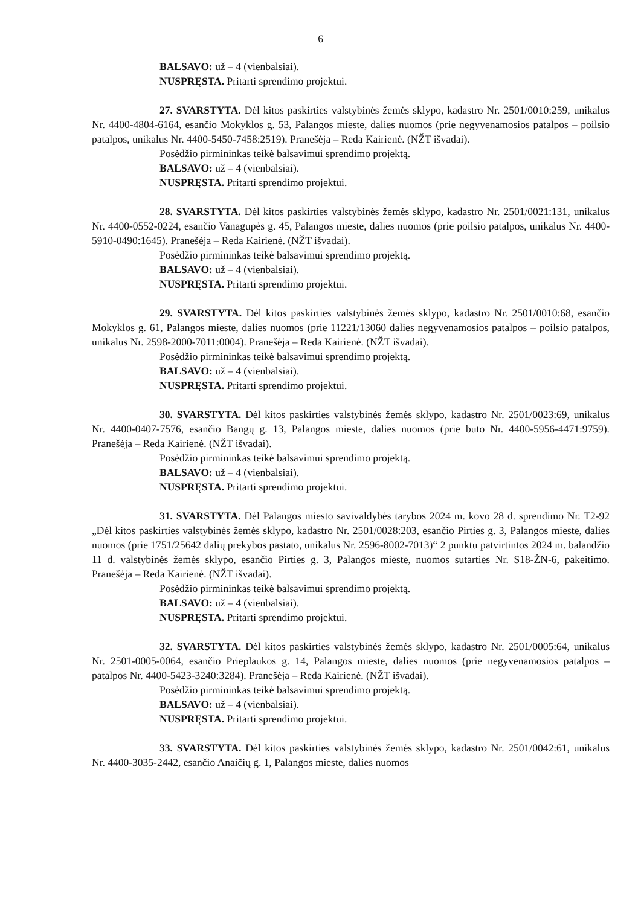6
BALSAVO: už – 4 (vienbalsiai).
NUSPRĘSTA. Pritarti sprendimo projektui.
27. SVARSTYTA. Dėl kitos paskirties valstybinės žemės sklypo, kadastro Nr. 2501/0010:259, unikalus Nr. 4400-4804-6164, esančio Mokyklos g. 53, Palangos mieste, dalies nuomos (prie negyvenamosios patalpos – poilsio patalpos, unikalus Nr. 4400-5450-7458:2519). Pranešėja – Reda Kairienė. (NŽT išvadai).
Posėdžio pirmininkas teikė balsavimui sprendimo projektą.
BALSAVO: už – 4 (vienbalsiai).
NUSPRĘSTA. Pritarti sprendimo projektui.
28. SVARSTYTA. Dėl kitos paskirties valstybinės žemės sklypo, kadastro Nr. 2501/0021:131, unikalus Nr. 4400-0552-0224, esančio Vanagupės g. 45, Palangos mieste, dalies nuomos (prie poilsio patalpos, unikalus Nr. 4400-5910-0490:1645). Pranešėja – Reda Kairienė. (NŽT išvadai).
Posėdžio pirmininkas teikė balsavimui sprendimo projektą.
BALSAVO: už – 4 (vienbalsiai).
NUSPRĘSTA. Pritarti sprendimo projektui.
29. SVARSTYTA. Dėl kitos paskirties valstybinės žemės sklypo, kadastro Nr. 2501/0010:68, esančio Mokyklos g. 61, Palangos mieste, dalies nuomos (prie 11221/13060 dalies negyvenamosios patalpos – poilsio patalpos, unikalus Nr. 2598-2000-7011:0004). Pranešėja – Reda Kairienė. (NŽT išvadai).
Posėdžio pirmininkas teikė balsavimui sprendimo projektą.
BALSAVO: už – 4 (vienbalsiai).
NUSPRĘSTA. Pritarti sprendimo projektui.
30. SVARSTYTA. Dėl kitos paskirties valstybinės žemės sklypo, kadastro Nr. 2501/0023:69, unikalus Nr. 4400-0407-7576, esančio Bangų g. 13, Palangos mieste, dalies nuomos (prie buto Nr. 4400-5956-4471:9759). Pranešėja – Reda Kairienė. (NŽT išvadai).
Posėdžio pirmininkas teikė balsavimui sprendimo projektą.
BALSAVO: už – 4 (vienbalsiai).
NUSPRĘSTA. Pritarti sprendimo projektui.
31. SVARSTYTA. Dėl Palangos miesto savivaldybės tarybos 2024 m. kovo 28 d. sprendimo Nr. T2-92 „Dėl kitos paskirties valstybinės žemės sklypo, kadastro Nr. 2501/0028:203, esančio Pirties g. 3, Palangos mieste, dalies nuomos (prie 1751/25642 dalių prekybos pastato, unikalus Nr. 2596-8002-7013)“ 2 punktu patvirtintos 2024 m. balandžio 11 d. valstybinės žemės sklypo, esančio Pirties g. 3, Palangos mieste, nuomos sutarties Nr. S18-ŽN-6, pakeitimo. Pranešėja – Reda Kairienė. (NŽT išvadai).
Posėdžio pirmininkas teikė balsavimui sprendimo projektą.
BALSAVO: už – 4 (vienbalsiai).
NUSPRĘSTA. Pritarti sprendimo projektui.
32. SVARSTYTA. Dėl kitos paskirties valstybinės žemės sklypo, kadastro Nr. 2501/0005:64, unikalus Nr. 2501-0005-0064, esančio Prieplaukos g. 14, Palangos mieste, dalies nuomos (prie negyvenamosios patalpos – patalpos Nr. 4400-5423-3240:3284). Pranešėja – Reda Kairienė. (NŽT išvadai).
Posėdžio pirmininkas teikė balsavimui sprendimo projektą.
BALSAVO: už – 4 (vienbalsiai).
NUSPRĘSTA. Pritarti sprendimo projektui.
33. SVARSTYTA. Dėl kitos paskirties valstybinės žemės sklypo, kadastro Nr. 2501/0042:61, unikalus Nr. 4400-3035-2442, esančio Anaičių g. 1, Palangos mieste, dalies nuomos